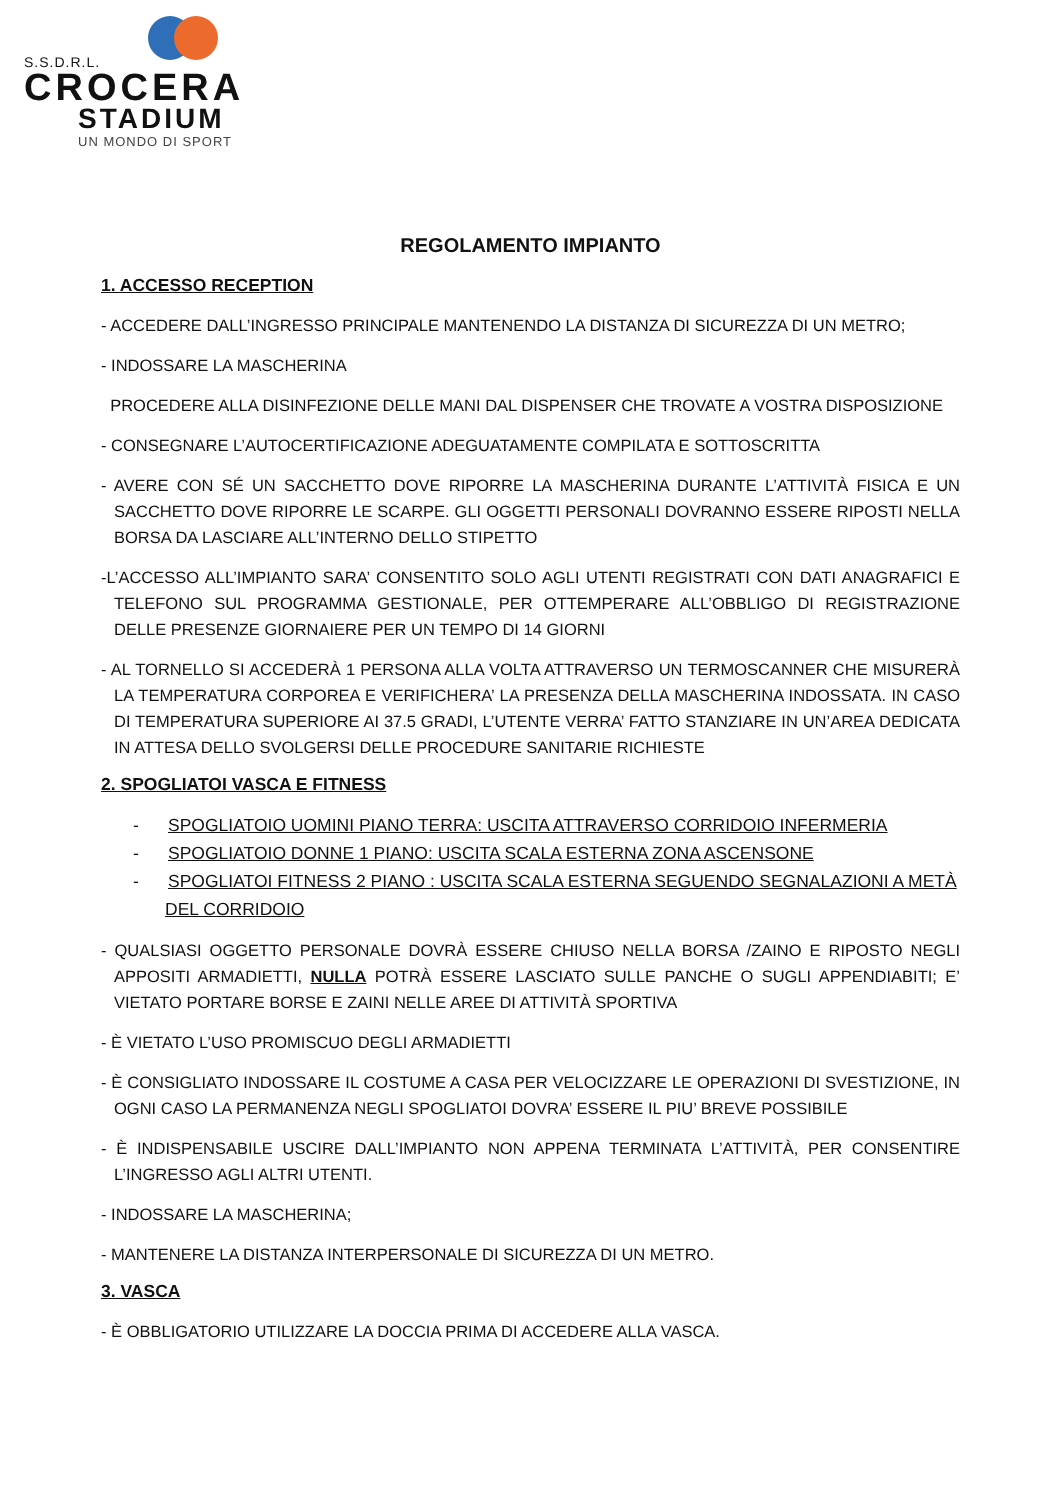S.S.D.R.L.
CROCERA
STADIUM
UN MONDO DI SPORT
REGOLAMENTO IMPIANTO
1. ACCESSO RECEPTION
- ACCEDERE DALL’INGRESSO PRINCIPALE MANTENENDO LA DISTANZA DI SICUREZZA DI UN METRO;
- INDOSSARE LA MASCHERINA
PROCEDERE ALLA DISINFEZIONE DELLE MANI DAL DISPENSER CHE TROVATE A VOSTRA DISPOSIZIONE
- CONSEGNARE L’AUTOCERTIFICAZIONE ADEGUATAMENTE COMPILATA E SOTTOSCRITTA
- AVERE CON SÉ UN SACCHETTO DOVE RIPORRE LA MASCHERINA DURANTE L’ATTIVITÀ FISICA E UN SACCHETTO DOVE RIPORRE LE SCARPE. GLI OGGETTI PERSONALI DOVRANNO ESSERE RIPOSTI NELLA BORSA DA LASCIARE ALL’INTERNO DELLO STIPETTO
-L’ACCESSO ALL’IMPIANTO SARA’ CONSENTITO SOLO AGLI UTENTI REGISTRATI CON DATI ANAGRAFICI E TELEFONO SUL PROGRAMMA GESTIONALE, PER OTTEMPERARE ALL’OBBLIGO DI REGISTRAZIONE DELLE PRESENZE GIORNAIERE PER UN TEMPO DI 14 GIORNI
- AL TORNELLO SI ACCEDERÀ 1 PERSONA ALLA VOLTA ATTRAVERSO UN TERMOSCANNER CHE MISURERÀ LA TEMPERATURA CORPOREA E VERIFICHERA’ LA PRESENZA DELLA MASCHERINA INDOSSATA. IN CASO DI TEMPERATURA SUPERIORE AI 37.5 GRADI, L’UTENTE VERRA’ FATTO STANZIARE IN UN’AREA DEDICATA IN ATTESA DELLO SVOLGERSI DELLE PROCEDURE SANITARIE RICHIESTE
2. SPOGLIATOI VASCA E FITNESS
- SPOGLIATOIO UOMINI PIANO TERRA: USCITA ATTRAVERSO CORRIDOIO INFERMERIA
- SPOGLIATOIO DONNE 1 PIANO: USCITA SCALA ESTERNA ZONA ASCENSONE
- SPOGLIATOI FITNESS 2 PIANO : USCITA SCALA ESTERNA SEGUENDO SEGNALAZIONI A METÀ DEL CORRIDOIO
- QUALSIASI OGGETTO PERSONALE DOVRÀ ESSERE CHIUSO NELLA BORSA /ZAINO E RIPOSTO NEGLI APPOSITI ARMADIETTI, NULLA POTRÀ ESSERE LASCIATO SULLE PANCHE O SUGLI APPENDIABITI; E’ VIETATO PORTARE BORSE E ZAINI NELLE AREE DI ATTIVITÀ SPORTIVA
- È VIETATO L’USO PROMISCUO DEGLI ARMADIETTI
- È CONSIGLIATO INDOSSARE IL COSTUME A CASA PER VELOCIZZARE LE OPERAZIONI DI SVESTIZIONE, IN OGNI CASO LA PERMANENZA NEGLI SPOGLIATOI DOVRA’ ESSERE IL PIU’ BREVE POSSIBILE
- È INDISPENSABILE USCIRE DALL’IMPIANTO NON APPENA TERMINATA L’ATTIVITÀ, PER CONSENTIRE L’INGRESSO AGLI ALTRI UTENTI.
- INDOSSARE LA MASCHERINA;
- MANTENERE LA DISTANZA INTERPERSONALE DI SICUREZZA DI UN METRO.
3. VASCA
- È OBBLIGATORIO UTILIZZARE LA DOCCIA PRIMA DI ACCEDERE ALLA VASCA.